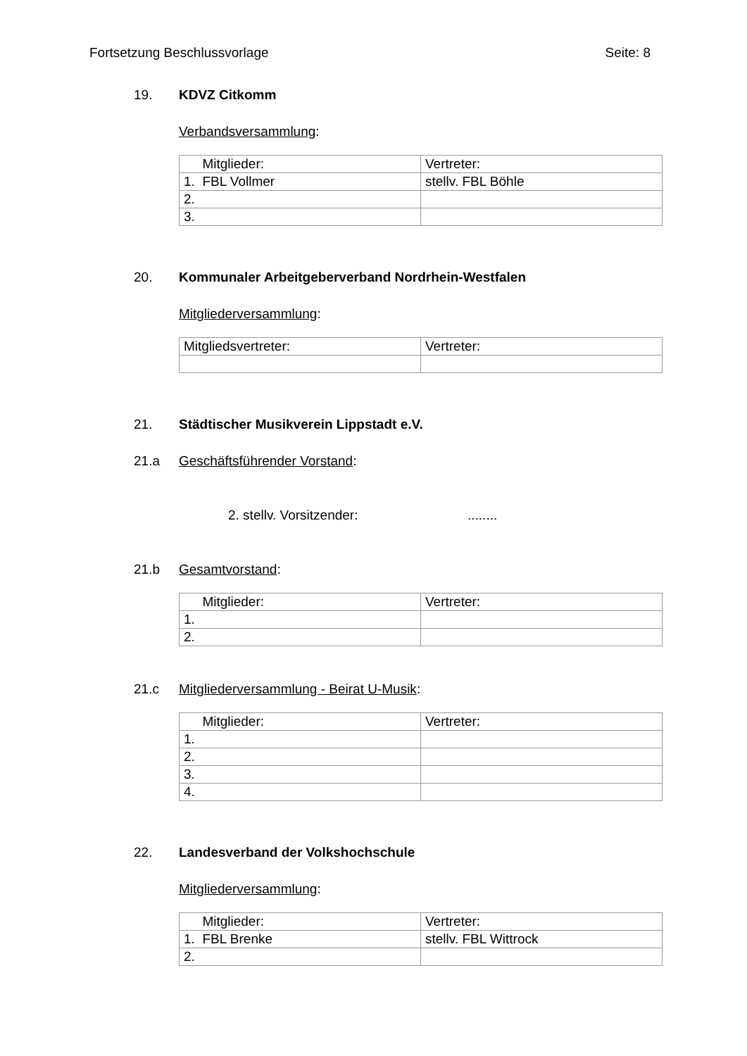Fortsetzung Beschlussvorlage Seite: 8
19. KDVZ Citkomm
Verbandsversammlung:
| Mitglieder: | Vertreter: |
| 1. FBL Vollmer | stellv. FBL Böhle |
| 2. | |
| 3. | |
20. Kommunaler Arbeitgeberverband Nordrhein-Westfalen
Mitgliederversammlung:
| Mitgliedsvertreter: | Vertreter: |
21. Städtischer Musikverein Lippstadt e.V.
21.a Geschäftsführender Vorstand:
2. stellv. Vorsitzender:........
21.b Gesamtvorstand:
| Mitglieder: | Vertreter: |
| 1. | |
| 2. | |
21.c Mitgliederversammlung - Beirat U-Musik:
| Mitglieder: | Vertreter: |
| 1. | |
| 2. | |
| 3. | |
| 4. | |
22. Landesverband der Volkshochschule
Mitgliederversammlung:
| Mitglieder: | Vertreter: |
| 1. FBL Brenke | stellv. FBL Wittrock |
| 2. | |